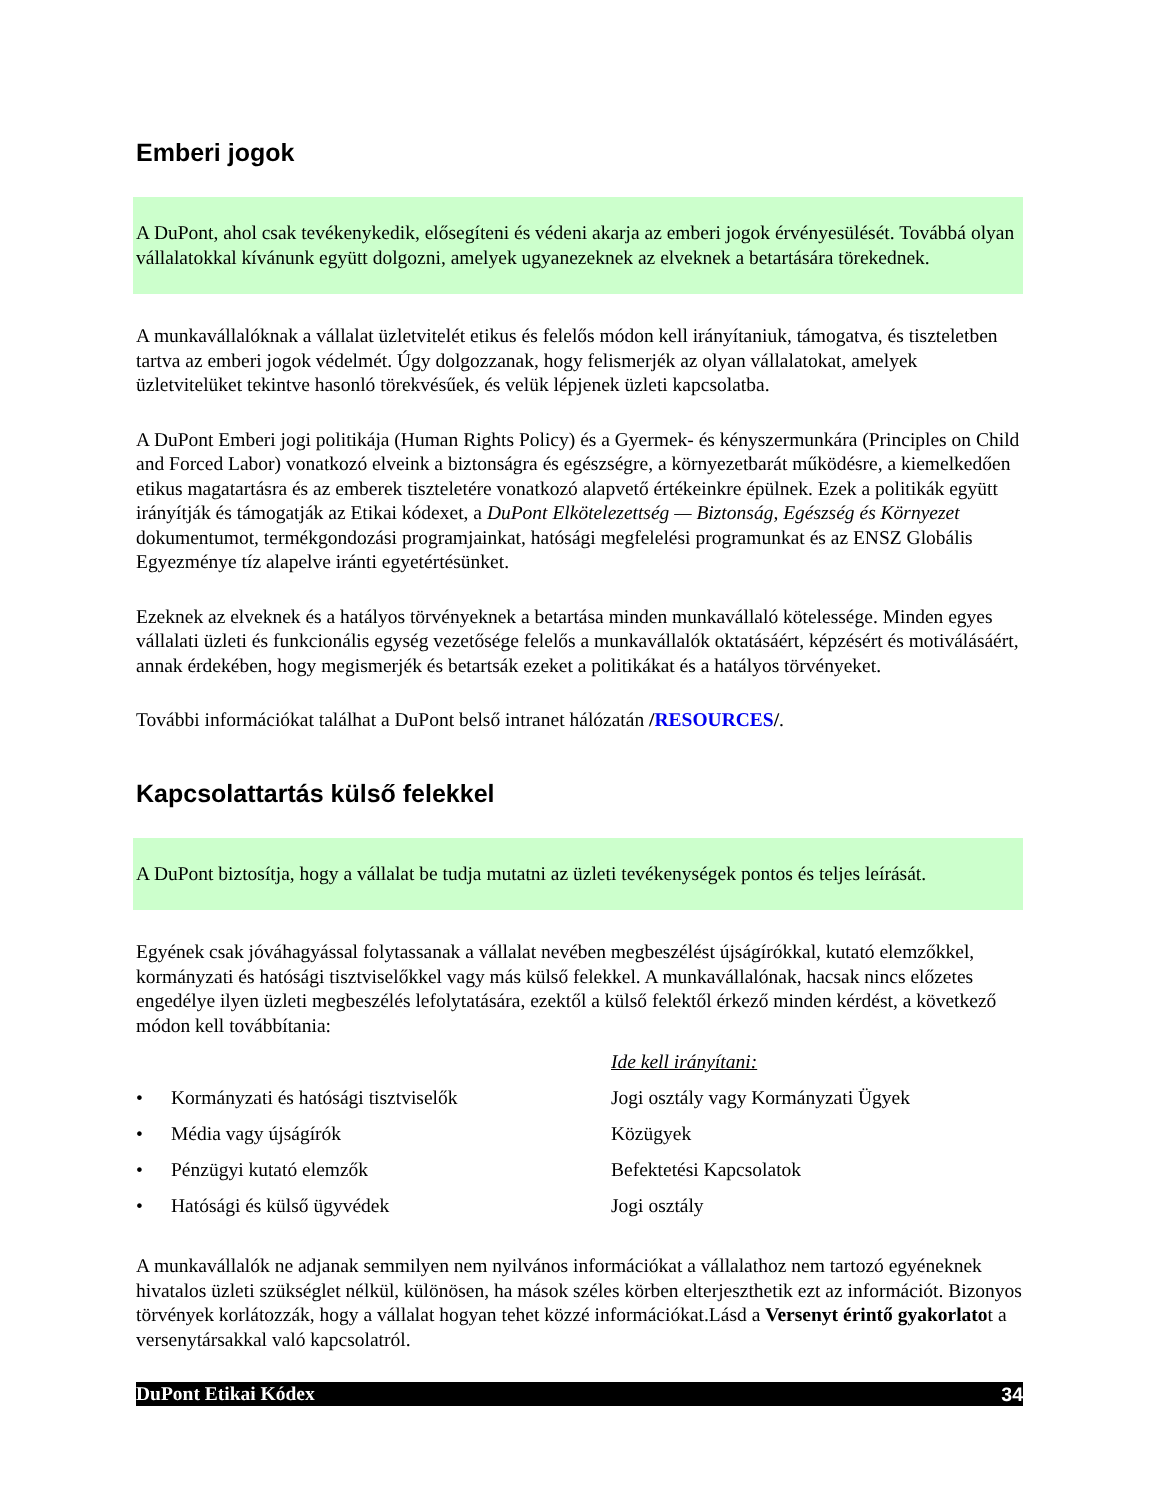Emberi jogok
A DuPont, ahol csak tevékenykedik, elősegíteni és védeni akarja az emberi jogok érvényesülését. Továbbá olyan vállalatokkal kívánunk együtt dolgozni, amelyek ugyanezeknek az elveknek a betartására törekednek.
A munkavállalóknak a vállalat üzletvitelét etikus és felelős módon kell irányítaniuk, támogatva, és tiszteletben tartva az emberi jogok védelmét. Úgy dolgozzanak, hogy felismerjék az olyan vállalatokat, amelyek üzletvitelüket tekintve hasonló törekvésűek, és velük lépjenek üzleti kapcsolatba.
A DuPont Emberi jogi politikája (Human Rights Policy) és a Gyermek- és kényszermunkára (Principles on Child and Forced Labor) vonatkozó elveink a biztonságra és egészségre, a környezetbarát működésre, a kiemelkedően etikus magatartásra és az emberek tiszteletére vonatkozó alapvető értékeinkre épülnek. Ezek a politikák együtt irányítják és támogatják az Etikai kódexet, a DuPont Elkötelezettség — Biztonság, Egészség és Környezet dokumentumot, termékgondozási programjainkat, hatósági megfelelési programunkat és az ENSZ Globális Egyezménye tíz alapelve iránti egyetértésünket.
Ezeknek az elveknek és a hatályos törvényeknek a betartása minden munkavállaló kötelessége. Minden egyes vállalati üzleti és funkcionális egység vezetősége felelős a munkavállalók oktatásáért, képzésért és motiválásáért, annak érdekében, hogy megismerjék és betartsák ezeket a politikákat és a hatályos törvényeket.
További információkat találhat a DuPont belső intranet hálózatán /RESOURCES/.
Kapcsolattartás külső felekkel
A DuPont biztosítja, hogy a vállalat be tudja mutatni az üzleti tevékenységek pontos és teljes leírását.
Egyének csak jóváhagyással folytassanak a vállalat nevében megbeszélést újságírókkal, kutató elemzőkkel, kormányzati és hatósági tisztviselőkkel vagy más külső felekkel. A munkavállalónak, hacsak nincs előzetes engedélye ilyen üzleti megbeszélés lefolytatására, ezektől a külső felektől érkező minden kérdést, a következő módon kell továbbítania:
| | | Ide kell irányítani: |
| • | Kormányzati és hatósági tisztviselők | Jogi osztály vagy Kormányzati Ügyek |
| • | Média vagy újságírók | Közügyek |
| • | Pénzügyi kutató elemzők | Befektetési Kapcsolatok |
| • | Hatósági és külső ügyvédek | Jogi osztály |
A munkavállalók ne adjanak semmilyen nem nyilvános információkat a vállalathoz nem tartozó egyéneknek hivatalos üzleti szükséglet nélkül, különösen, ha mások széles körben elterjeszthetik ezt az információt. Bizonyos törvények korlátozzák, hogy a vállalat hogyan tehet közzé információkat.Lásd a Versenyt érintő gyakorlatot a versenytársakkal való kapcsolatról.
DuPont Etikai Kódex 34